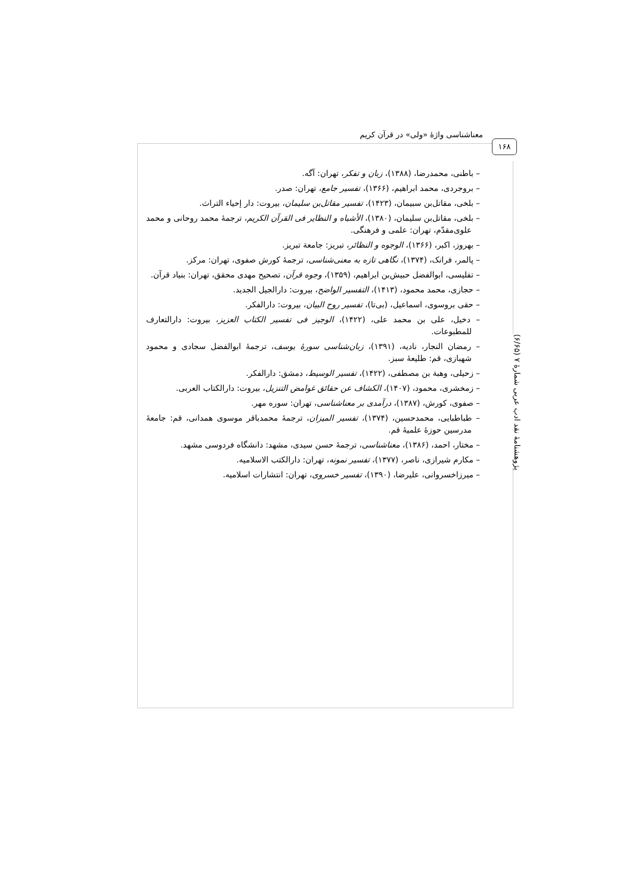معناشناسی واژۀ «ولی» در قرآن کریم
۱۶۸
پژوهشنامۀ نقد ادب عربی شمارۀ ۷ (۶/۶۵)
– باطنی، محمدرضا، (۱۳۸۸)، زبان و تفکر، تهران: آگه.
– بروجردی، محمد ابراهیم، (۱۳۶۶)، تفسیر جامع، تهران: صدر.
– بلخی، مقاتل‌بن سبیمان، (۱۴۲۳)، تفسیر مقاتل‌بن سلیمان، بیروت: دار إحیاء التراث.
– بلخی، مقاتل‌بن سلیمان، (۱۳۸۰)، الأشباه و النظایر فی القرآن الکریم، ترجمۀ محمد روحانی و محمد علوی‌مقدّم، تهران: علمی و فرهنگی.
– بهروز، اکبر، (۱۳۶۶)، الوجوه و النظائر، تبریز: جامعة تبریز.
– پالمر، فرانک، (۱۳۷۴)، نگاهی تازه به معنی‌شناسی، ترجمۀ کورش صفوی، تهران: مرکز.
– تفلیسی، ابوالفضل حبیش‌بن ابراهیم، (۱۳۵۹)، وجوه قرآن، تصحیح مهدی محقق، تهران: بنیاد قرآن.
– حجازی، محمد محمود، (۱۴۱۳)، التفسیر الواضح، بیروت: دارالجیل الجدید.
– حقی بروسوی، اسماعیل، (بی‌تا)، تفسیر روح البیان، بیروت: دارالفکر.
– دخیل، علی بن محمد علی، (۱۴۲۲)، الوجیز فی تفسیر الکتاب العزیز، بیروت: دارالتعارف للمطبوعات.
– رمضان النجار، نادیه، (۱۳۹۱)، زبان‌شناسی سورۀ یوسف، ترجمۀ ابوالفضل سجادی و محمود شهبازی، قم: طلیعۀ سبز.
– زحیلی، وهبة بن مصطفی، (۱۴۲۲)، تفسیر الوسیط، دمشق: دارالفکر.
– زمخشری، محمود، (۱۴۰۷)، الکشاف عن حقائق غوامض التنزیل، بیروت: دارالکتاب العربی.
– صفوی، کورش، (۱۳۸۷)، درآمدی بر معناشناسی، تهران: سوره مهر.
– طباطبایی، محمدحسین، (۱۳۷۴)، تفسیر المیزان، ترجمۀ محمدباقر موسوی همدانی، قم: جامعۀ مدرسین حوزۀ علمیۀ قم.
– مختار، احمد، (۱۳۸۶)، معناشناسی، ترجمۀ حسن سیدی، مشهد: دانشگاه فردوسی مشهد.
– مکارم شیرازی، ناصر، (۱۳۷۷)، تفسیر نمونه، تهران: دارالکتب الاسلامیه.
– میرزاخسروانی، علیرضا، (۱۳۹۰)، تفسیر خسروی، تهران: انتشارات اسلامیه.